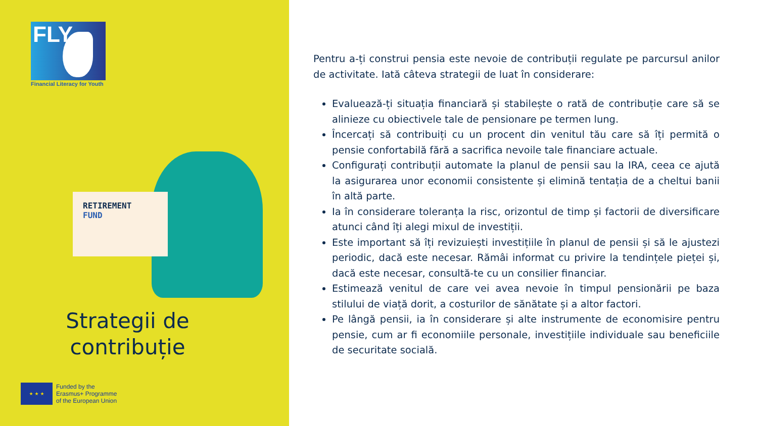FLY
Financial Literacy for Youth
RETIREMENT
FUND
Strategii de
contribuție
★ ★ ★
Funded by the
Erasmus+ Programme
of the European Union
Pentru a-ți construi pensia este nevoie de contribuții regulate pe parcursul anilor de activitate. Iată câteva strategii de luat în considerare:
Evaluează-ți situația financiară și stabilește o rată de contribuție care să se alinieze cu obiectivele tale de pensionare pe termen lung.
Încercați să contribuiți cu un procent din venitul tău care să îți permită o pensie confortabilă fără a sacrifica nevoile tale financiare actuale.
Configurați contribuții automate la planul de pensii sau la IRA, ceea ce ajută la asigurarea unor economii consistente și elimină tentația de a cheltui banii în altă parte.
Ia în considerare toleranța la risc, orizontul de timp și factorii de diversificare atunci când îți alegi mixul de investiții.
Este important să îți revizuiești investițiile în planul de pensii și să le ajustezi periodic, dacă este necesar. Rămâi informat cu privire la tendințele pieței și, dacă este necesar, consultă-te cu un consilier financiar.
Estimează venitul de care vei avea nevoie în timpul pensionării pe baza stilului de viață dorit, a costurilor de sănătate și a altor factori.
Pe lângă pensii, ia în considerare și alte instrumente de economisire pentru pensie, cum ar fi economiile personale, investițiile individuale sau beneficiile de securitate socială.